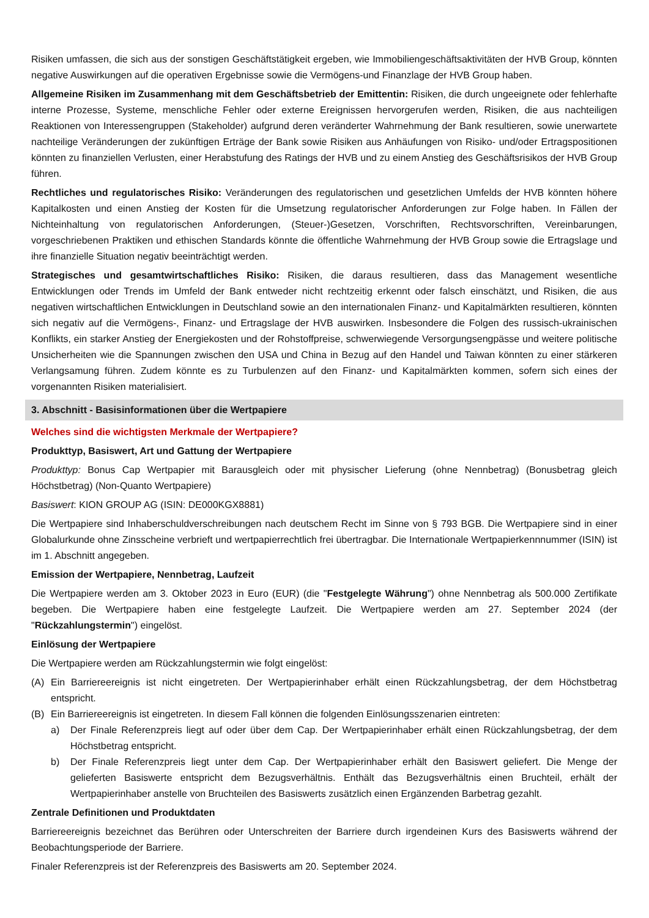Risiken umfassen, die sich aus der sonstigen Geschäftstätigkeit ergeben, wie Immobiliengeschäftsaktivitäten der HVB Group, könnten negative Auswirkungen auf die operativen Ergebnisse sowie die Vermögens-und Finanzlage der HVB Group haben.
Allgemeine Risiken im Zusammenhang mit dem Geschäftsbetrieb der Emittentin: Risiken, die durch ungeeignete oder fehlerhafte interne Prozesse, Systeme, menschliche Fehler oder externe Ereignissen hervorgerufen werden, Risiken, die aus nachteiligen Reaktionen von Interessengruppen (Stakeholder) aufgrund deren veränderter Wahrnehmung der Bank resultieren, sowie unerwartete nachteilige Veränderungen der zukünftigen Erträge der Bank sowie Risiken aus Anhäufungen von Risiko- und/oder Ertragspositionen könnten zu finanziellen Verlusten, einer Herabstufung des Ratings der HVB und zu einem Anstieg des Geschäftsrisikos der HVB Group führen.
Rechtliches und regulatorisches Risiko: Veränderungen des regulatorischen und gesetzlichen Umfelds der HVB könnten höhere Kapitalkosten und einen Anstieg der Kosten für die Umsetzung regulatorischer Anforderungen zur Folge haben. In Fällen der Nichteinhaltung von regulatorischen Anforderungen, (Steuer-)Gesetzen, Vorschriften, Rechtsvorschriften, Vereinbarungen, vorgeschriebenen Praktiken und ethischen Standards könnte die öffentliche Wahrnehmung der HVB Group sowie die Ertragslage und ihre finanzielle Situation negativ beeinträchtigt werden.
Strategisches und gesamtwirtschaftliches Risiko: Risiken, die daraus resultieren, dass das Management wesentliche Entwicklungen oder Trends im Umfeld der Bank entweder nicht rechtzeitig erkennt oder falsch einschätzt, und Risiken, die aus negativen wirtschaftlichen Entwicklungen in Deutschland sowie an den internationalen Finanz- und Kapitalmärkten resultieren, könnten sich negativ auf die Vermögens-, Finanz- und Ertragslage der HVB auswirken. Insbesondere die Folgen des russisch-ukrainischen Konflikts, ein starker Anstieg der Energiekosten und der Rohstoffpreise, schwerwiegende Versorgungsengpässe und weitere politische Unsicherheiten wie die Spannungen zwischen den USA und China in Bezug auf den Handel und Taiwan könnten zu einer stärkeren Verlangsamung führen. Zudem könnte es zu Turbulenzen auf den Finanz- und Kapitalmärkten kommen, sofern sich eines der vorgenannten Risiken materialisiert.
3. Abschnitt - Basisinformationen über die Wertpapiere
Welches sind die wichtigsten Merkmale der Wertpapiere?
Produkttyp, Basiswert, Art und Gattung der Wertpapiere
Produkttyp: Bonus Cap Wertpapier mit Barausgleich oder mit physischer Lieferung (ohne Nennbetrag) (Bonusbetrag gleich Höchstbetrag) (Non-Quanto Wertpapiere)
Basiswert: KION GROUP AG (ISIN: DE000KGX8881)
Die Wertpapiere sind Inhaberschuldverschreibungen nach deutschem Recht im Sinne von § 793 BGB. Die Wertpapiere sind in einer Globalurkunde ohne Zinsscheine verbrieft und wertpapierrechtlich frei übertragbar. Die Internationale Wertpapierkennnummer (ISIN) ist im 1. Abschnitt angegeben.
Emission der Wertpapiere, Nennbetrag, Laufzeit
Die Wertpapiere werden am 3. Oktober 2023 in Euro (EUR) (die "Festgelegte Währung") ohne Nennbetrag als 500.000 Zertifikate begeben. Die Wertpapiere haben eine festgelegte Laufzeit. Die Wertpapiere werden am 27. September 2024 (der "Rückzahlungstermin") eingelöst.
Einlösung der Wertpapiere
Die Wertpapiere werden am Rückzahlungstermin wie folgt eingelöst:
(A) Ein Barriereereignis ist nicht eingetreten. Der Wertpapierinhaber erhält einen Rückzahlungsbetrag, der dem Höchstbetrag entspricht.
(B) Ein Barriereereignis ist eingetreten. In diesem Fall können die folgenden Einlösungsszenarien eintreten:
a) Der Finale Referenzpreis liegt auf oder über dem Cap. Der Wertpapierinhaber erhält einen Rückzahlungsbetrag, der dem Höchstbetrag entspricht.
b) Der Finale Referenzpreis liegt unter dem Cap. Der Wertpapierinhaber erhält den Basiswert geliefert. Die Menge der gelieferten Basiswerte entspricht dem Bezugsverhältnis. Enthält das Bezugsverhältnis einen Bruchteil, erhält der Wertpapierinhaber anstelle von Bruchteilen des Basiswerts zusätzlich einen Ergänzenden Barbetrag gezahlt.
Zentrale Definitionen und Produktdaten
Barriereereignis bezeichnet das Berühren oder Unterschreiten der Barriere durch irgendeinen Kurs des Basiswerts während der Beobachtungsperiode der Barriere.
Finaler Referenzpreis ist der Referenzpreis des Basiswerts am 20. September 2024.